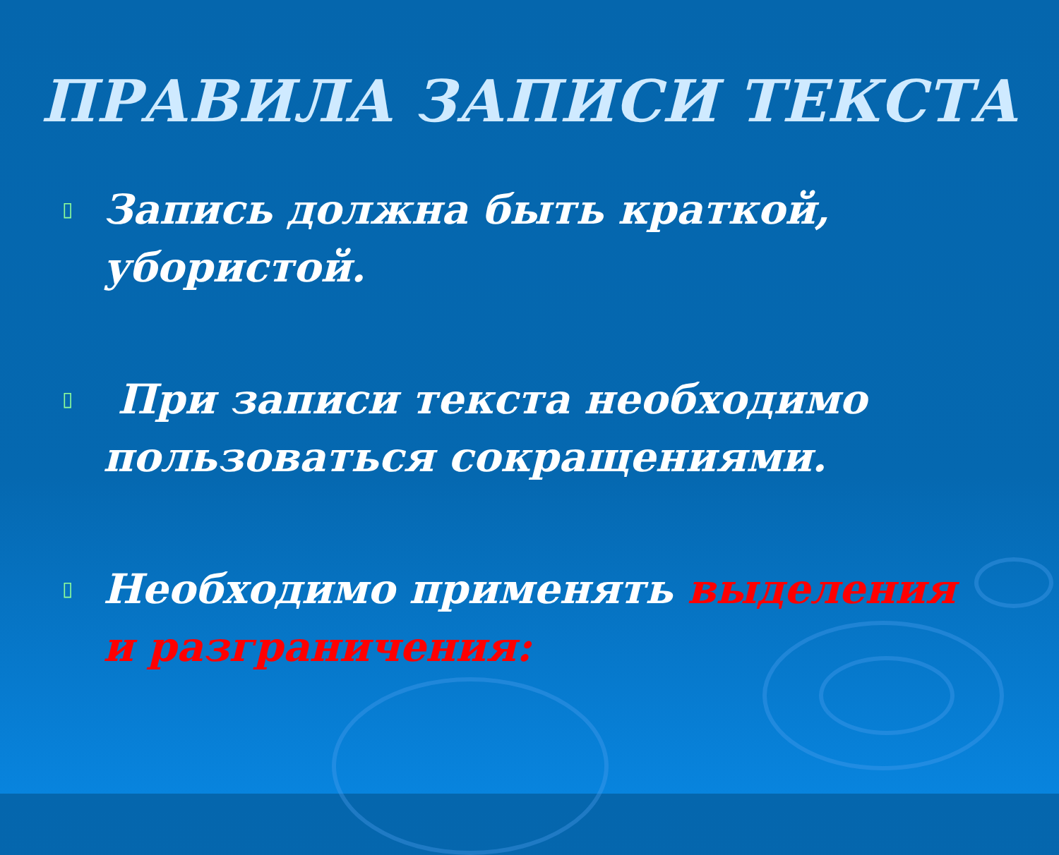ПРАВИЛА ЗАПИСИ ТЕКСТА
▯ Запись должна быть краткой, убористой.
▯ При записи текста необходимо пользоваться сокращениями.
▯ Необходимо применять выделения и разграничения: